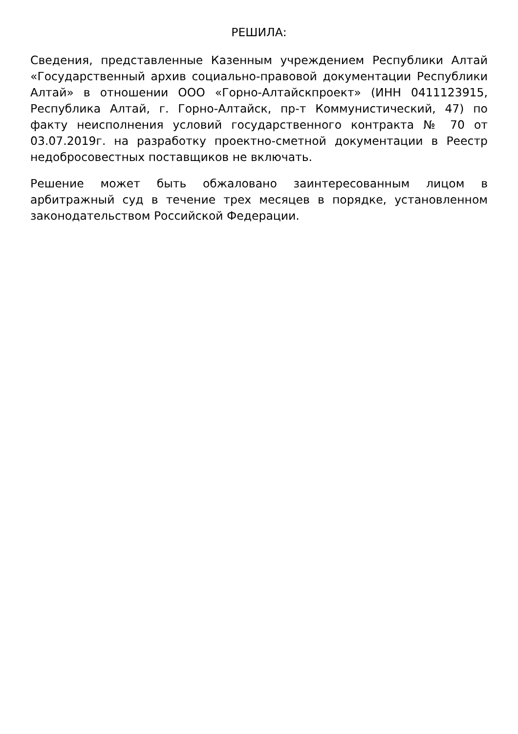РЕШИЛА:
Сведения, представленные Казенным учреждением Республики Алтай «Государственный архив социально-правовой документации Республики Алтай» в отношении ООО «Горно-Алтайскпроект» (ИНН 0411123915, Республика Алтай, г. Горно-Алтайск, пр-т Коммунистический, 47) по факту неисполнения условий государственного контракта № 70 от 03.07.2019г. на разработку проектно-сметной документации в Реестр недобросовестных поставщиков не включать.
Решение может быть обжаловано заинтересованным лицом в арбитражный суд в течение трех месяцев в порядке, установленном законодательством Российской Федерации.